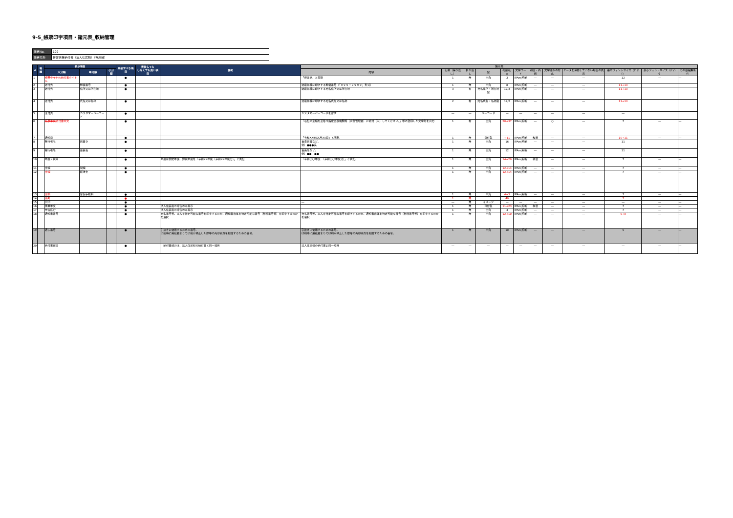9-5_帳票印字項目・諸元表_収納管理
| 帳票No. | 102 |
| 帳票名称 | 督促状兼納付書（法人住民税）（専用紙） |
| # | 明細 | 表示項目 | | | 実装すべき項目 | 実装しても しなくても良い項目 | 備考 | 諸元表 | | | | | | | | | | | |
| --- | --- | --- | --- | --- | --- | --- | --- | --- | --- | --- | --- | --- | --- | --- | --- | --- | --- | --- | --- |
| | | 大分類 | 中分類 | 小分類 | | | | 内容 | 行数（繰り返し） | 折り返し | 型 | 桁数/行※ | 文字コード | 和暦・西暦 | 文字溢れの対応 | データを保持していない場合の表示 | 基本フォントサイズ（ﾎﾟｲﾝﾄ） | 最小フォントサイズ（ﾎﾟｲﾝﾄ） | その他編集条件 |
| 1 | | 帳票タイトル 納付書タイトル | | | ● | | | 「督促状」と表記 | 1 | 無 | 全角 | 3 | IPAmj明朝 | ― | ― | ― | 12 | ― | ― |
| 2 | | 送付先 | 郵便番号 | | ● | | | 送達先欄に印字する郵便番号（「９９９－９９９９」形式） | 1 | 無 | 半角 | 8 | IPAmj明朝 | ― | ― | ― | 11→10 | | |
| 3 | | 送付先 | 住所又は所在地 | | ● | | | 送達先欄に印字する宛名住所又は所在地 | 3 | 有 | 宛名住所・所在地型 | 17/3 | IPAmj明朝 | ― | ― | ― | 11→10 | | |
| 4 | | 送付先 | 氏名又は名称 | | ● | | | 送達先欄に印字する宛名氏名又は名称 | 2 | 有 | 宛名氏名・名称型 | 17/2 | IPAmj明朝 | ― | ― | ― | 11→10 | | |
| 5 | | 送付先 | カスタマーバーコード | | ● | | | カスタマーバーコードを付す | ― | ― | バーコード | ― | ― | ― | ― | ― | ― | | |
| 6 | | 帳票本文 納付書本文 | | | ● | | | 「右記の金額を至急市指定金融機関等（会計管理者）に納付（入）してください。」等の登録した文字列を出力 | 1 | 有 | 全角 | 50→37 | IPAmj明朝 | ― | ○ | ― | 7 | ― | ― |
| 7 | | 通知日 | | | ● | | | 「令和XX年XX月XX日」と表記 | 1 | 無 | 日付型 | →11 | IPAmj明朝 | 和暦 | ― | ― | 10→11 | ― | ― |
| 8 | | 発行者名 | 肩書き | | ● | | | 首長肩書など。 例）●●●長 | 1 | 無 | 全角 | 16 | IPAmj明朝 | ― | ― | ― | 11 | | |
| 9 | | 発行者名 | 首長名 | | ● | | | 首長名など。 例）●● ●● | 1 | 無 | 全角 | 12 | IPAmj明朝 | ― | ― | ― | 11 | | |
| 10 | | 年度・税目 | | | ● | | 年度は調定年度、課税年度を「令和XX年度（令和XX年度分）」と表記 | 「令和〇〇年度 （令和〇〇年度分）」と表記。 | 1 | 無 | 全角 | 14→20 | IPAmj明朝 | 和暦 | ― | ― | 7 | ― | ― |
| 11 | | 金額 | 税額 | | ● | | | | 1 | 無 | 半角 | 12→14 | IPAmj明朝 | ― | ― | ― | 7 | ― | ― |
| 12 | | 金額 | 延滞金 | | ● | | | | 1 | 無 | 半角 | 12→14 | IPAmj明朝 | ― | ― | ― | 7 | ― | ― |
| 13 | | 金額 | 督促手数料 | | ● | | | | 1 | 無 | 半角 | 4→3 | IPAmj明朝 | ― | ― | ― | 7 | ― | ― |
| 14 | | 備考 | | | ● | | | | 1 | 無 | | 40 | | | | | 7 | | |
| 15 | | 公印 | | | ● | | | ― | ― | 無 | イメージ | ― | ― | ― | ― | ― | ― | ― | ― |
| 16 | | 事業年度 | | | ● | | 法人住民税の場合のみ表示 | | 1 | 無 | 日付型 | 11→23 | IPAmj明朝 | 和暦 | ― | ― | 7 | ― | ― |
| 17 | | 申告区分 | | | ● | | 法人住民税の場合のみ表示 | | 1 | 無 | 全角 | 4 | IPAmj明朝 | ― | ― | ― | 7 | ― | ― |
| 18 | | 通知書番号 | | | ● | | 宛名番号等、本人を特定可能な番号を印字するのか、通知書自体を特定可能な番号（整理番号等）を印字するのかを選択 | 宛名番号等、本人を特定可能な番号を印字するのか、通知書自体を特定可能な番号（整理番号等）を印字するのかを選択 | 1 | 無 | 半角 | 12→10 | IPAmj明朝 | ― | ― | ― | 9→8 | ― | ― |
| 19 | | 通し番号 | | | ● | | 引抜きに使用するための番号。 印刷時に用紙詰まりで印刷が停止した際等の再印刷頁を把握するための番号。 | 引抜きに使用するための番号。 印刷時に用紙詰まりで印刷が停止した際等の再印刷頁を把握するための番号。 | 1 | 無 | 半角 | 10 | IPAmj明朝 | ― | ― | ― | 9 | ― | ― |
| 20 | | 納付書部分 | | | ● | | ・納付書部分は、法人住民税の納付書と同一項目 | 法人住民税の納付書と同一項目 | ― | ― | ― | ― | ― | ― | ― | ― | ― | ― | ― |